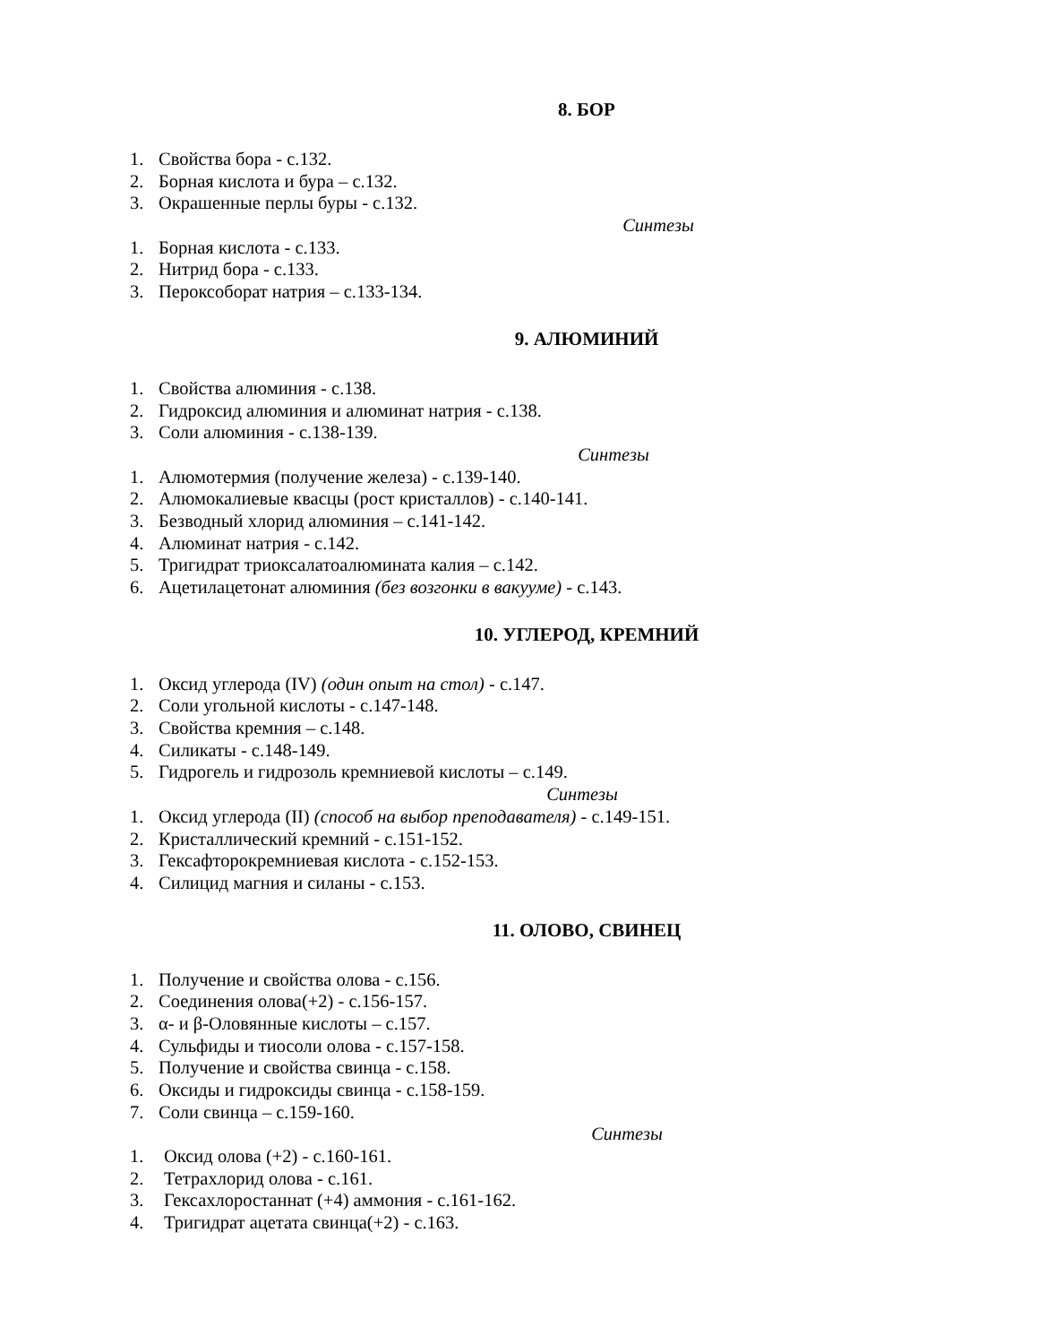8. БОР
1. Свойства бора - с.132.
2. Борная кислота и бура – с.132.
3. Окрашенные перлы буры - с.132.
Синтезы
1. Борная кислота - с.133.
2. Нитрид бора - с.133.
3. Пероксоборат натрия – с.133-134.
9. АЛЮМИНИЙ
1. Свойства алюминия - с.138.
2. Гидроксид алюминия и алюминат натрия - с.138.
3. Соли алюминия - с.138-139.
Синтезы
1. Алюмотермия (получение железа) - с.139-140.
2. Алюмокалиевые квасцы (рост кристаллов) - с.140-141.
3. Безводный хлорид алюминия – с.141-142.
4. Алюминат натрия - с.142.
5. Тригидрат триоксалатоалюмината калия – с.142.
6. Ацетилацетонат алюминия (без возгонки в вакууме) - с.143.
10. УГЛЕРОД, КРЕМНИЙ
1. Оксид углерода (IV) (один опыт на стол) - с.147.
2. Соли угольной кислоты - с.147-148.
3. Свойства кремния – с.148.
4. Силикаты - с.148-149.
5. Гидрогель и гидрозоль кремниевой кислоты – с.149.
Синтезы
1. Оксид углерода (II) (способ на выбор преподавателя) - с.149-151.
2. Кристаллический кремний - с.151-152.
3. Гексафторокремниевая кислота - с.152-153.
4. Силицид магния и силаны - с.153.
11. ОЛОВО, СВИНЕЦ
1. Получение и свойства олова - с.156.
2. Соединения олова(+2) - с.156-157.
3. α- и β-Оловянные кислоты – с.157.
4. Сульфиды и тиосоли олова - с.157-158.
5. Получение и свойства свинца - с.158.
6. Оксиды и гидроксиды свинца - с.158-159.
7. Соли свинца – с.159-160.
Синтезы
1. Оксид олова (+2) - с.160-161.
2. Тетрахлорид олова - с.161.
3. Гексахлоростаннат (+4) аммония - с.161-162.
4. Тригидрат ацетата свинца(+2) - с.163.